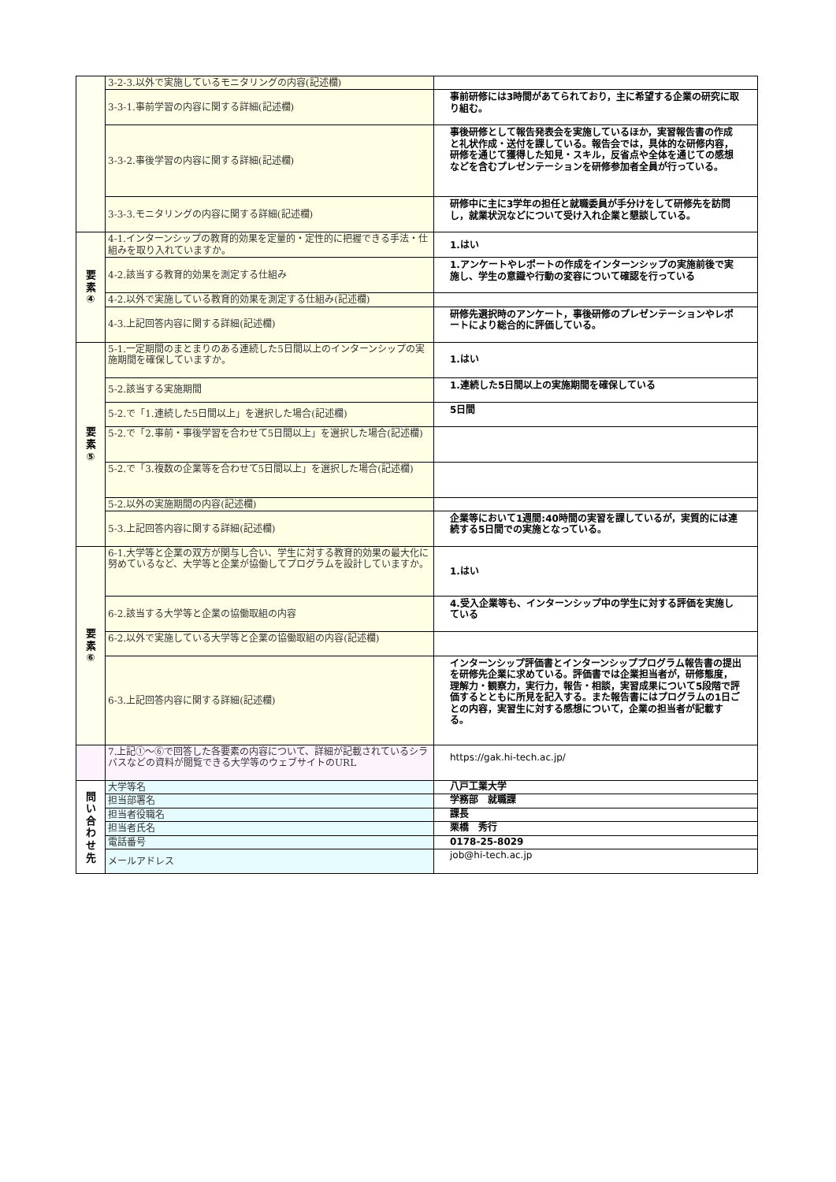| | 3-2-3.以外で実施しているモニタリングの内容(記述欄) | |
| | 3-3-1.事前学習の内容に関する詳細(記述欄) | 事前研修には3時間があてられており，主に希望する企業の研究に取り組む。 |
| | 3-3-2.事後学習の内容に関する詳細(記述欄) | 事後研修として報告発表会を実施しているほか，実習報告書の作成と礼状作成・送付を課している。報告会では，具体的な研修内容，研修を通じて獲得した知見・スキル，反省点や全体を通じての感想などを含むプレゼンテーションを研修参加者全員が行っている。 |
| | 3-3-3.モニタリングの内容に関する詳細(記述欄) | 研修中に主に3学年の担任と就職委員が手分けをして研修先を訪問し，就業状況などについて受け入れ企業と懇談している。 |
| 要 素 ④ | 4-1.インターンシップの教育的効果を定量的・定性的に把握できる手法・仕組みを取り入れていますか。 | 1.はい |
| | 4-2.該当する教育的効果を測定する仕組み | 1.アンケートやレポートの作成をインターンシップの実施前後で実施し、学生の意識や行動の変容について確認を行っている |
| | 4-2.以外で実施している教育的効果を測定する仕組み(記述欄) | |
| | 4-3.上記回答内容に関する詳細(記述欄) | 研修先選択時のアンケート，事後研修のプレゼンテーションやレポートにより総合的に評価している。 |
| 要 素 ⑤ | 5-1.一定期間のまとまりのある連続した5日間以上のインターンシップの実施期間を確保していますか。 | 1.はい |
| | 5-2.該当する実施期間 | 1.連続した5日間以上の実施期間を確保している |
| | 5-2.で「1.連続した5日間以上」を選択した場合(記述欄) | 5日間 |
| | 5-2.で「2.事前・事後学習を合わせて5日間以上」を選択した場合(記述欄) | |
| | 5-2.で「3.複数の企業等を合わせて5日間以上」を選択した場合(記述欄) | |
| | 5-2.以外の実施期間の内容(記述欄) | |
| | 5-3.上記回答内容に関する詳細(記述欄) | 企業等において1週間:40時間の実習を課しているが，実質的には連続する5日間での実施となっている。 |
| 要 素 ⑥ | 6-1.大学等と企業の双方が関与し合い、学生に対する教育的効果の最大化に努めているなど、大学等と企業が協働してプログラムを設計していますか。 | 1.はい |
| | 6-2.該当する大学等と企業の協働取組の内容 | 4.受入企業等も、インターンシップ中の学生に対する評価を実施している |
| | 6-2.以外で実施している大学等と企業の協働取組の内容(記述欄) | |
| | 6-3.上記回答内容に関する詳細(記述欄) | インターンシップ評価書とインターンシッププログラム報告書の提出を研修先企業に求めている。評価書では企業担当者が，研修態度，理解力・観察力，実行力，報告・相談，実習成果について5段階で評価するとともに所見を記入する。また報告書にはプログラムの1日ごとの内容，実習生に対する感想について，企業の担当者が記載する。 |
| | 7.上記①～⑥で回答した各要素の内容について、詳細が記載されているシラバスなどの資料が閲覧できる大学等のウェブサイトのURL | https://gak.hi-tech.ac.jp/ |
| 問 い 合 わ せ 先 | 大学等名 | 八戸工業大学 |
| | 担当部署名 | 学務部 就職課 |
| | 担当者役職名 | 課長 |
| | 担当者氏名 | 栗橋 秀行 |
| | 電話番号 | 0178-25-8029 |
| | メールアドレス | job@hi-tech.ac.jp |